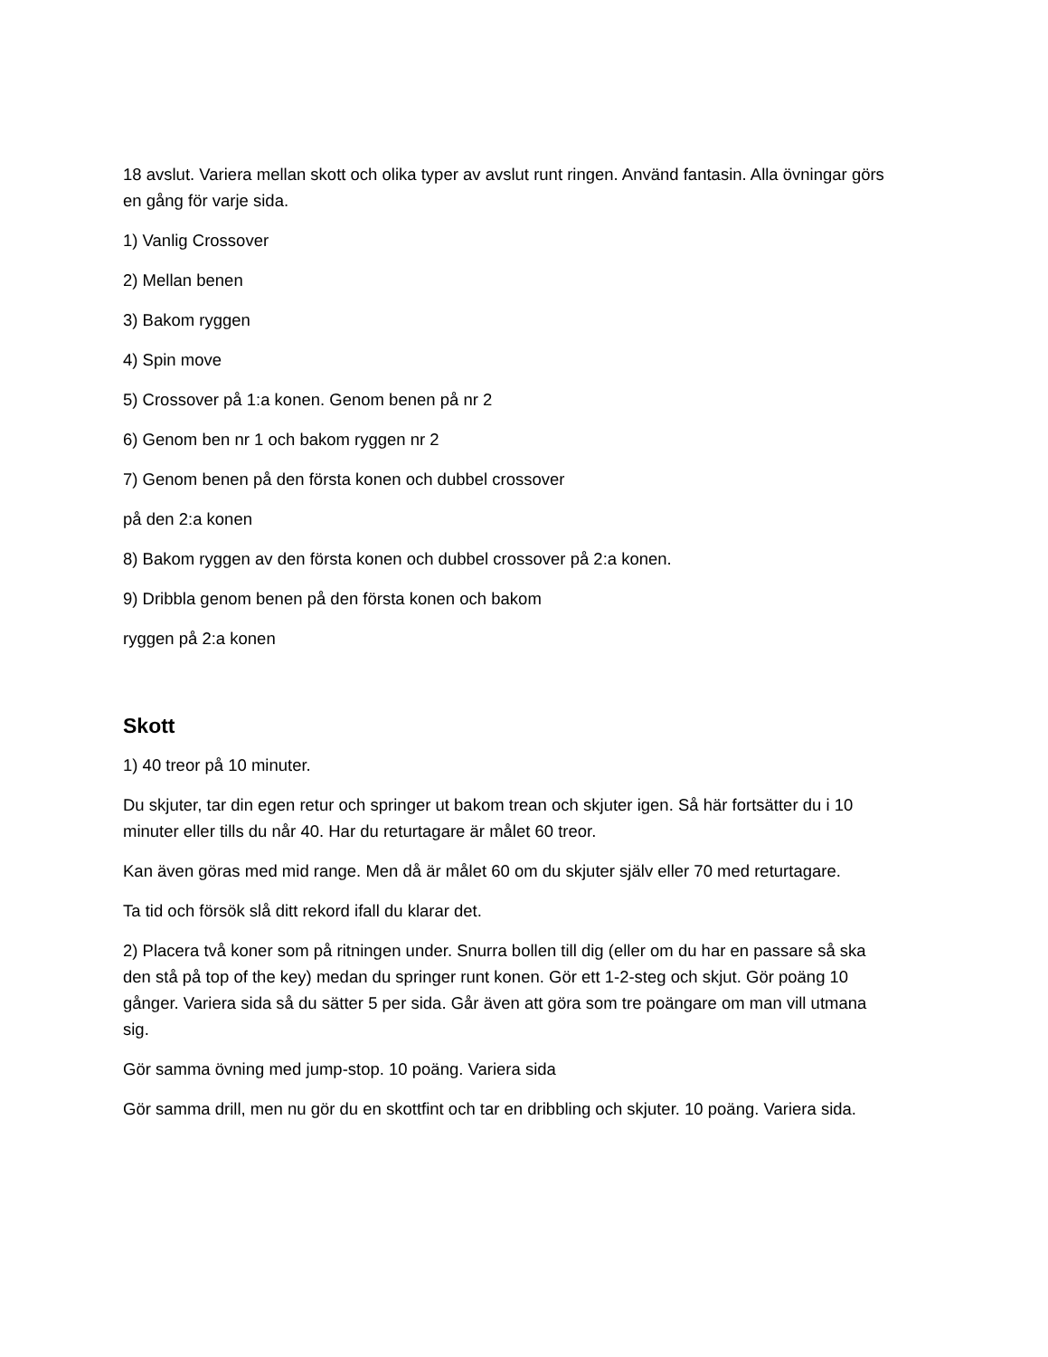18 avslut. Variera mellan skott och olika typer av avslut runt ringen. Använd fantasin. Alla övningar görs en gång för varje sida.
1) Vanlig Crossover
2) Mellan benen
3) Bakom ryggen
4) Spin move
5) Crossover på 1:a konen. Genom benen på nr 2
6) Genom ben nr 1 och bakom ryggen nr 2
7) Genom benen på den första konen och dubbel crossover
på den 2:a konen
8) Bakom ryggen av den första konen och dubbel crossover på 2:a konen.
9) Dribbla genom benen på den första konen och bakom
ryggen på 2:a konen
Skott
1) 40 treor på 10 minuter.
Du skjuter, tar din egen retur och springer ut bakom trean och skjuter igen. Så här fortsätter du i 10 minuter eller tills du når 40. Har du returtagare är målet 60 treor.
Kan även göras med mid range. Men då är målet 60 om du skjuter själv eller 70 med returtagare.
Ta tid och försök slå ditt rekord ifall du klarar det.
2) Placera två koner som på ritningen under. Snurra bollen till dig (eller om du har en passare så ska den stå på top of the key) medan du springer runt konen. Gör ett 1-2-steg och skjut. Gör poäng 10 gånger. Variera sida så du sätter 5 per sida. Går även att göra som tre poängare om man vill utmana sig.
Gör samma övning med jump-stop. 10 poäng. Variera sida
Gör samma drill, men nu gör du en skottfint och tar en dribbling och skjuter. 10 poäng. Variera sida.